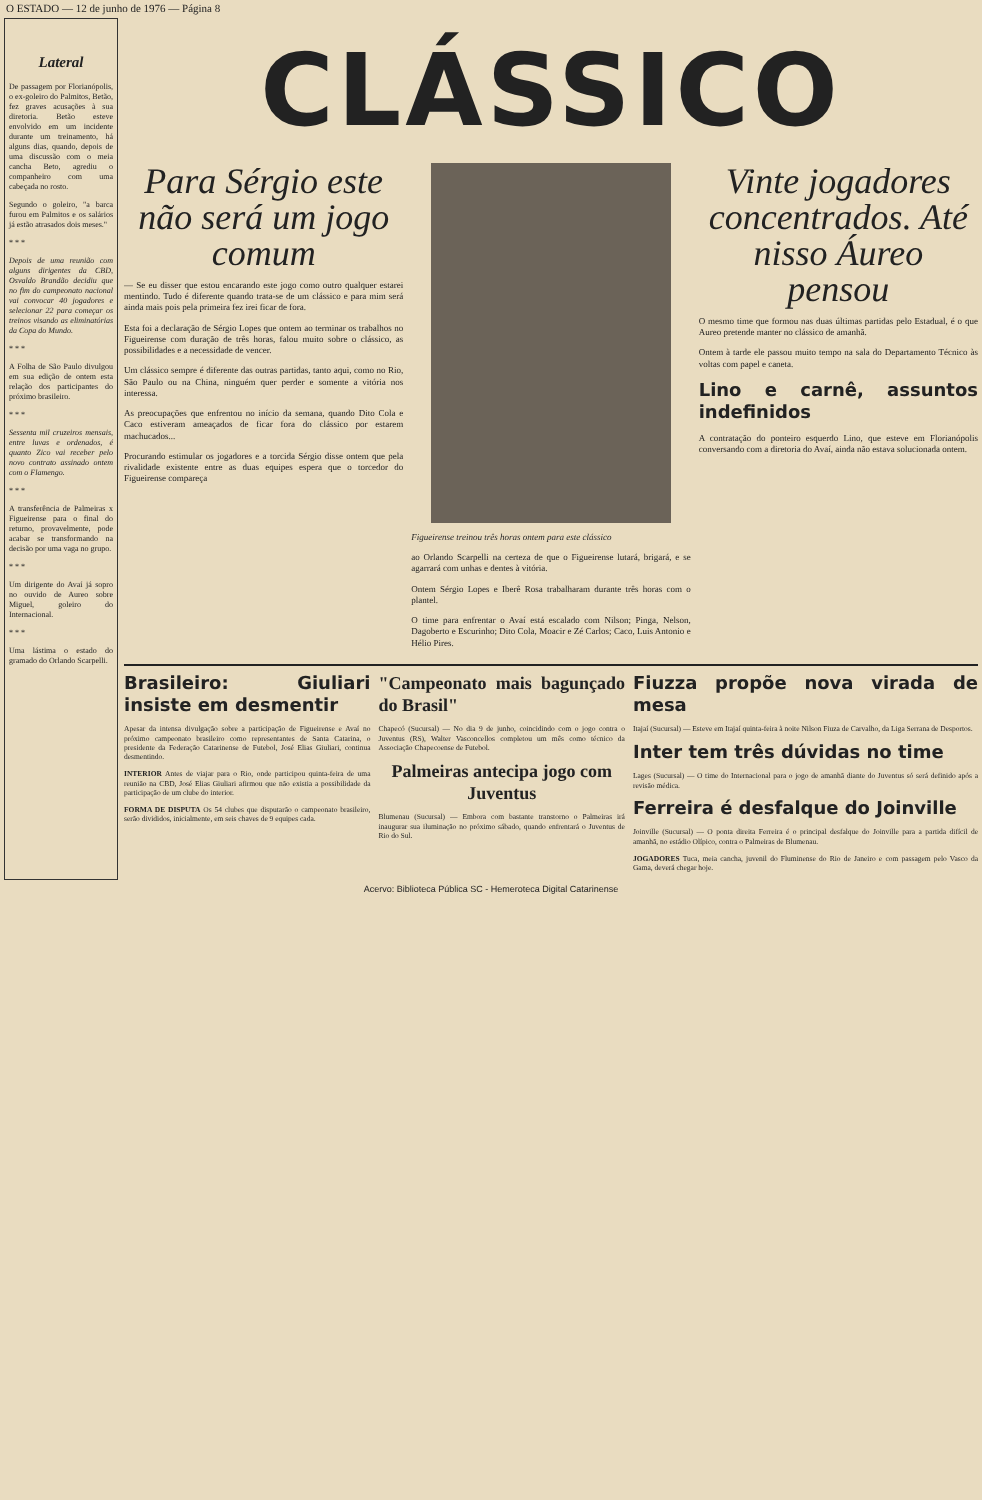O ESTADO — 12 de junho de 1976 — Página 8
Lateral
De passagem por Florianópolis, o ex-goleiro do Palmitos, Betão, fez graves acusações à sua diretoria. Betão esteve envolvido em um incidente durante um treinamento, há alguns dias, quando, depois de uma discussão com o meia cancha Beto, agrediu o companheiro com uma cabeçada no rosto.
Segundo o goleiro, "a barca furou em Palmitos e os salários já estão atrasados dois meses."
* * *
Depois de uma reunião com alguns dirigentes da CBD, Osvaldo Brandão decidiu que no fim do campeonato nacional vai convocar 40 jogadores e selecionar 22 para começar os treinos visando as eliminatórias da Copa do Mundo.
* * *
A Folha de São Paulo divulgou em sua edição de ontem esta relação dos participantes do próximo brasileiro.
* * *
Sessenta mil cruzeiros mensais, entre luvas e ordenados, é quanto Zico vai receber pelo novo contrato assinado ontem com o Flamengo.
* * *
A transferência de Palmeiras x Figueirense para o final do returno, provavelmente, pode acabar se transformando na decisão por uma vaga no grupo.
* * *
Um dirigente do Avaí já sopro no ouvido de Aureo sobre Miguel, goleiro do Internacional.
* * *
Uma lástima o estado do gramado do Orlando Scarpelli.
CLÁSSICO
Para Sérgio este não será um jogo comum
— Se eu disser que estou encarando este jogo como outro qualquer estarei mentindo. Tudo é diferente quando trata-se de um clássico e para mim será ainda mais pois pela primeira fez irei ficar de fora.
Esta foi a declaração de Sérgio Lopes que ontem ao terminar os trabalhos no Figueirense com duração de três horas, falou muito sobre o clássico, as possibilidades e a necessidade de vencer.
Um clássico sempre é diferente das outras partidas, tanto aqui, como no Rio, São Paulo ou na China, ninguém quer perder e somente a vitória nos interessa.
As preocupações que enfrentou no início da semana, quando Dito Cola e Caco estiveram ameaçados de ficar fora do clássico por estarem machucados...
Procurando estimular os jogadores e a torcida Sérgio disse ontem que pela rivalidade existente entre as duas equipes espera que o torcedor do Figueirense compareça
Figueirense treinou três horas ontem para este clássico
ao Orlando Scarpelli na certeza de que o Figueirense lutará, brigará, e se agarrará com unhas e dentes à vitória.
Ontem Sérgio Lopes e Iberê Rosa trabalharam durante três horas com o plantel.
O time para enfrentar o Avaí está escalado com Nilson; Pinga, Nelson, Dagoberto e Escurinho; Dito Cola, Moacir e Zé Carlos; Caco, Luis Antonio e Hélio Pires.
Vinte jogadores concentrados. Até nisso Áureo pensou
O mesmo time que formou nas duas últimas partidas pelo Estadual, é o que Aureo pretende manter no clássico de amanhã.
Ontem à tarde ele passou muito tempo na sala do Departamento Técnico às voltas com papel e caneta.
Lino e carnê, assuntos indefinidos
A contratação do ponteiro esquerdo Lino, que esteve em Florianópolis conversando com a diretoria do Avaí, ainda não estava solucionada ontem.
Brasileiro: Giuliari insiste em desmentir
Apesar da intensa divulgação sobre a participação de Figueirense e Avaí no próximo campeonato brasileiro como representantes de Santa Catarina, o presidente da Federação Catarinense de Futebol, José Elias Giuliari, continua desmentindo.
INTERIOR Antes de viajar para o Rio, onde participou quinta-feira de uma reunião na CBD, José Elias Giuliari afirmou que não existia a possibilidade da participação de um clube do interior.
FORMA DE DISPUTA Os 54 clubes que disputarão o campeonato brasileiro, serão divididos, inicialmente, em seis chaves de 9 equipes cada.
"Campeonato mais bagunçado do Brasil"
Chapecó (Sucursal) — No dia 9 de junho, coincidindo com o jogo contra o Juventus (RS), Walter Vasconcellos completou um mês como técnico da Associação Chapecoense de Futebol.
Palmeiras antecipa jogo com Juventus
Blumenau (Sucursal) — Embora com bastante transtorno o Palmeiras irá inaugurar sua iluminação no próximo sábado, quando enfrentará o Juventus de Rio do Sul.
Fiuzza propõe nova virada de mesa
Itajaí (Sucursal) — Esteve em Itajaí quinta-feira à noite Nilson Fiuza de Carvalho, da Liga Serrana de Desportos.
Inter tem três dúvidas no time
Lages (Sucursal) — O time do Internacional para o jogo de amanhã diante do Juventus só será definido após a revisão médica.
Ferreira é desfalque do Joinville
Joinville (Sucursal) — O ponta direita Ferreira é o principal desfalque do Joinville para a partida difícil de amanhã, no estádio Olípico, contra o Palmeiras de Blumenau.
JOGADORES Tuca, meia cancha, juvenil do Fluminense do Rio de Janeiro e com passagem pelo Vasco da Gama, deverá chegar hoje.
Acervo: Biblioteca Pública SC - Hemeroteca Digital Catarinense